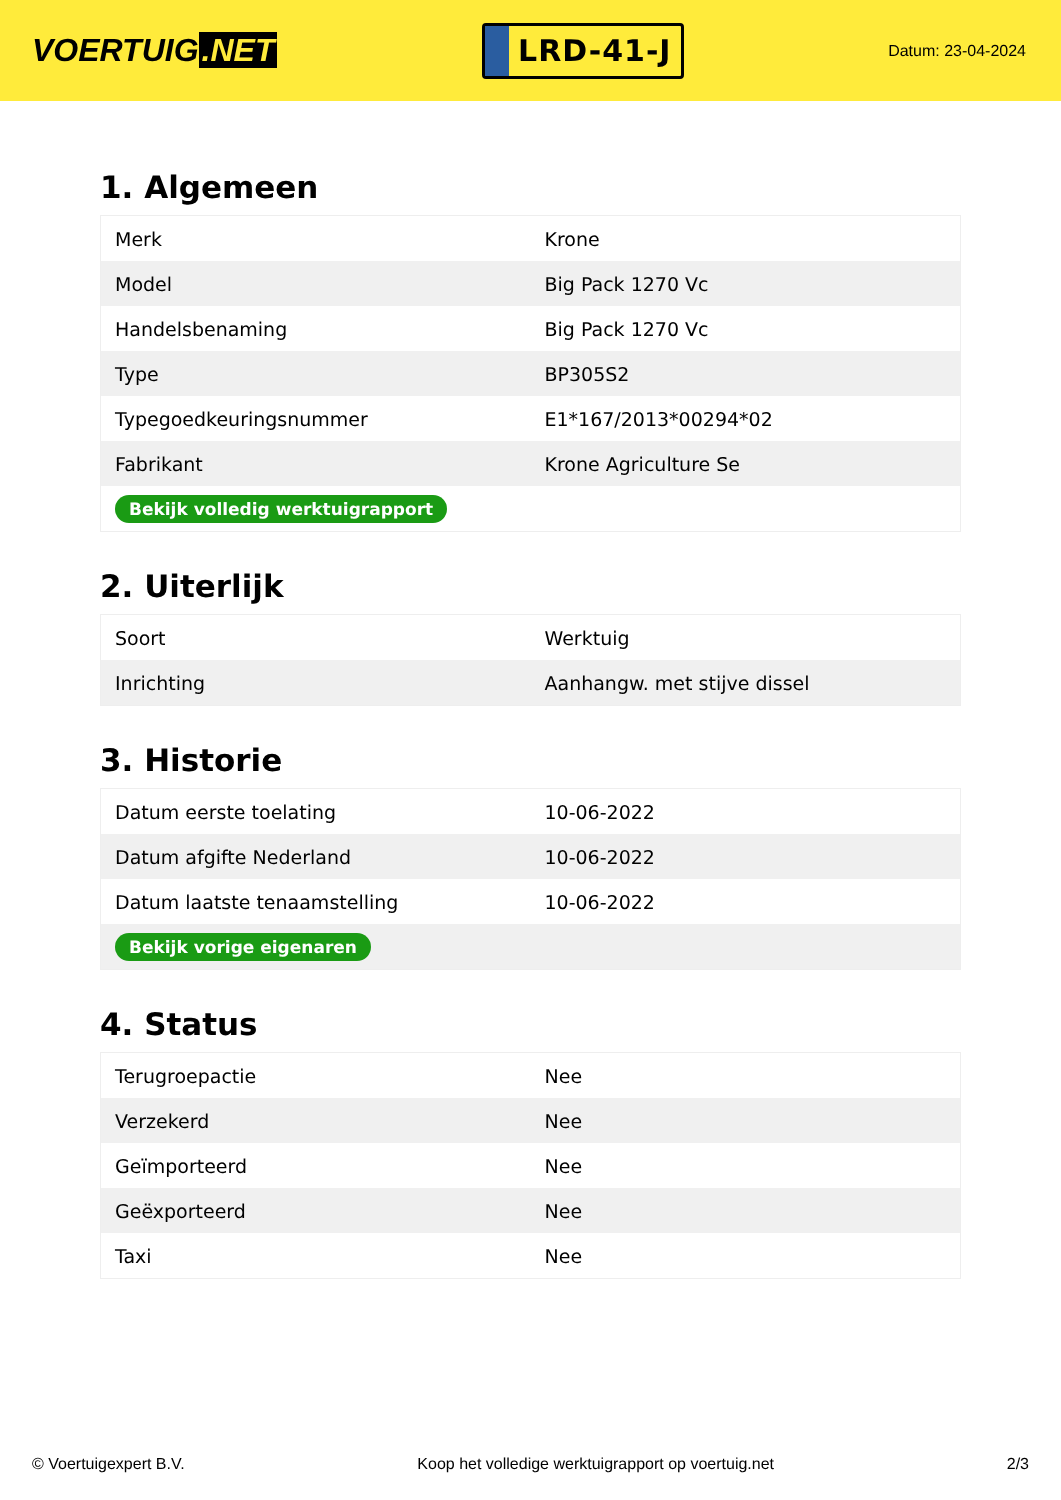VOERTUIG.NET
LRD-41-J
Datum: 23-04-2024
1. Algemeen
| Merk | Krone |
| Model | Big Pack 1270 Vc |
| Handelsbenaming | Big Pack 1270 Vc |
| Type | BP305S2 |
| Typegoedkeuringsnummer | E1*167/2013*00294*02 |
| Fabrikant | Krone Agriculture Se |
| Bekijk volledig werktuigrapport | |
2. Uiterlijk
| Soort | Werktuig |
| Inrichting | Aanhangw. met stijve dissel |
3. Historie
| Datum eerste toelating | 10-06-2022 |
| Datum afgifte Nederland | 10-06-2022 |
| Datum laatste tenaamstelling | 10-06-2022 |
| Bekijk vorige eigenaren | |
4. Status
| Terugroepactie | Nee |
| Verzekerd | Nee |
| Geïmporteerd | Nee |
| Geëxporteerd | Nee |
| Taxi | Nee |
© Voertuigexpert B.V. Koop het volledige werktuigrapport op voertuig.net 2/3